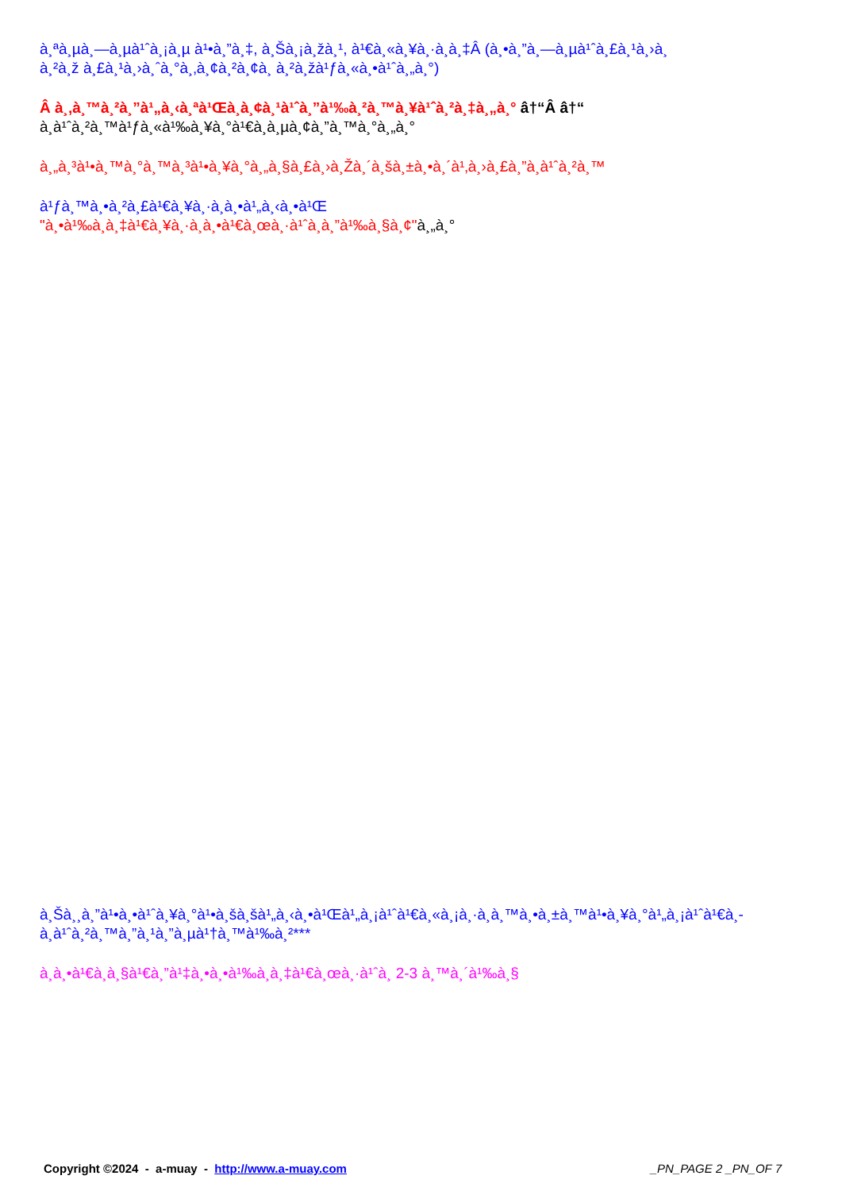à¸ªà¸µà¸—à¸µà¹ˆà¸¡à¸µ à¹•à¸”à¸‡, à¸Šà¸¡à¸žà¸¹, à¹€à¸«à¸¥à¸·à¸­à¸‡Â (à¸•à¸”à¸—à¸µà¹ˆà¸£à¸¹à¸›à¸
à¸²à¸ž à¸£à¸¹à¸›à¸ˆà¸°à¸‚à¸¢à¸²à¸¢à¸ à¸²à¸žà¹ƒà¸«à¸•à¹ˆà¸„à¸°)
Â à¸‚à¸™à¸²à¸”à¹„à¸‹à¸ªà¹Œà¸­à¸¢à¸¹à¹ˆà¸”à¹‰à¸²à¸™à¸¥à¹ˆà¸²à¸‡à¸„à¸° â†“Â â†“
à¸­à¹ˆà¸²à¸™à¹ƒà¸«à¹‰à¸¥à¸°à¹€à¸­à¸µà¸¢à¸”à¸™à¸°à¸„à¸°
à¸„à¸³à¹•à¸™à¸°à¸™à¸³à¹•à¸¥à¸°à¸„à¸§à¸£à¸›à¸Žà¸´à¸šà¸±à¸•à¸´à¹‚à¸›à¸£à¸”à¸­à¹ˆà¸²à¸™
à¹ƒà¸™à¸•à¸²à¸£à¹€à¸¥à¸·à¸­à¸•à¹„à¸‹à¸•à¹Œ
"à¸•à¹‰à¸­à¸‡à¹€à¸¥à¸·à¸­à¸•à¹€à¸œà¸·à¹ˆà¸­à¸”à¹‰à¸§à¸¢"à¸„à¸°
à¸Šà¸¸à¸”à¹•à¸•à¹ˆà¸¥à¸°à¹•à¸šà¸šà¹„à¸‹à¸•à¹Œà¹„à¸¡à¹ˆà¹€à¸«à¸¡à¸·à¸­à¸™à¸•à¸±à¸™à¹•à¸¥à¸°à¹„à¸¡à¹ˆà¹€à¸-
à¸­à¹ˆà¸²à¸™à¸”à¸¹à¸”à¸µà¹†à¸™à¹‰à¸²***
à¸­à¸•à¹€à¸­à¸§à¹€à¸”à¹‡à¸•à¸•à¹‰à¸­à¸‡à¹€à¸œà¸·à¹ˆà¸­ 2-3 à¸™à¸´à¹‰à¸§
Copyright ©2024 - a-muay - http://www.a-muay.com _PN_PAGE 2 _PN_OF 7